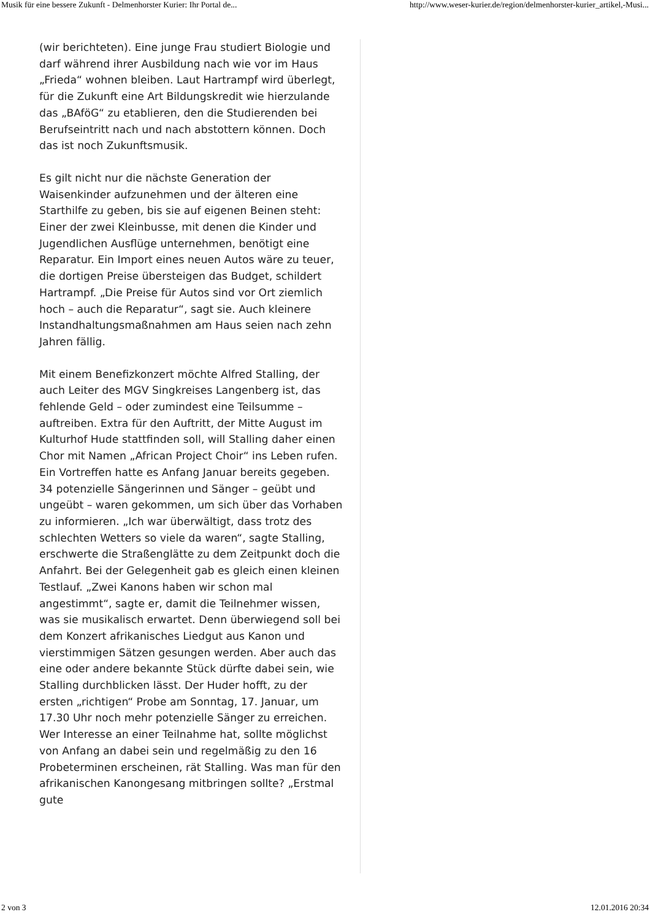Musik für eine bessere Zukunft - Delmenhorster Kurier: Ihr Portal de... http://www.weser-kurier.de/region/delmenhorster-kurier_artikel,-Musi...
(wir berichteten). Eine junge Frau studiert Biologie und darf während ihrer Ausbildung nach wie vor im Haus „Frieda“ wohnen bleiben. Laut Hartrampf wird überlegt, für die Zukunft eine Art Bildungskredit wie hierzulande das „BAföG“ zu etablieren, den die Studierenden bei Berufseintritt nach und nach abstottern können. Doch das ist noch Zukunftsmusik.
Es gilt nicht nur die nächste Generation der Waisenkinder aufzunehmen und der älteren eine Starthilfe zu geben, bis sie auf eigenen Beinen steht: Einer der zwei Kleinbusse, mit denen die Kinder und Jugendlichen Ausflüge unternehmen, benötigt eine Reparatur. Ein Import eines neuen Autos wäre zu teuer, die dortigen Preise übersteigen das Budget, schildert Hartrampf. „Die Preise für Autos sind vor Ort ziemlich hoch – auch die Reparatur“, sagt sie. Auch kleinere Instandhaltungsmaßnahmen am Haus seien nach zehn Jahren fällig.
Mit einem Benefizkonzert möchte Alfred Stalling, der auch Leiter des MGV Singkreises Langenberg ist, das fehlende Geld – oder zumindest eine Teilsumme – auftreiben. Extra für den Auftritt, der Mitte August im Kulturhof Hude stattfinden soll, will Stalling daher einen Chor mit Namen „African Project Choir“ ins Leben rufen. Ein Vortreffen hatte es Anfang Januar bereits gegeben. 34 potenzielle Sängerinnen und Sänger – geübt und ungeübt – waren gekommen, um sich über das Vorhaben zu informieren. „Ich war überwältigt, dass trotz des schlechten Wetters so viele da waren“, sagte Stalling, erschwerte die Straßenglätte zu dem Zeitpunkt doch die Anfahrt. Bei der Gelegenheit gab es gleich einen kleinen Testlauf. „Zwei Kanons haben wir schon mal angestimmt“, sagte er, damit die Teilnehmer wissen, was sie musikalisch erwartet. Denn überwiegend soll bei dem Konzert afrikanisches Liedgut aus Kanon und vierstimmigen Sätzen gesungen werden. Aber auch das eine oder andere bekannte Stück dürfte dabei sein, wie Stalling durchblicken lässt. Der Huder hofft, zu der ersten „richtigen“ Probe am Sonntag, 17. Januar, um 17.30 Uhr noch mehr potenzielle Sänger zu erreichen. Wer Interesse an einer Teilnahme hat, sollte möglichst von Anfang an dabei sein und regelmäßig zu den 16 Probeterminen erscheinen, rät Stalling. Was man für den afrikanischen Kanongesang mitbringen sollte? „Erstmal gute
2 von 3 12.01.2016 20:34